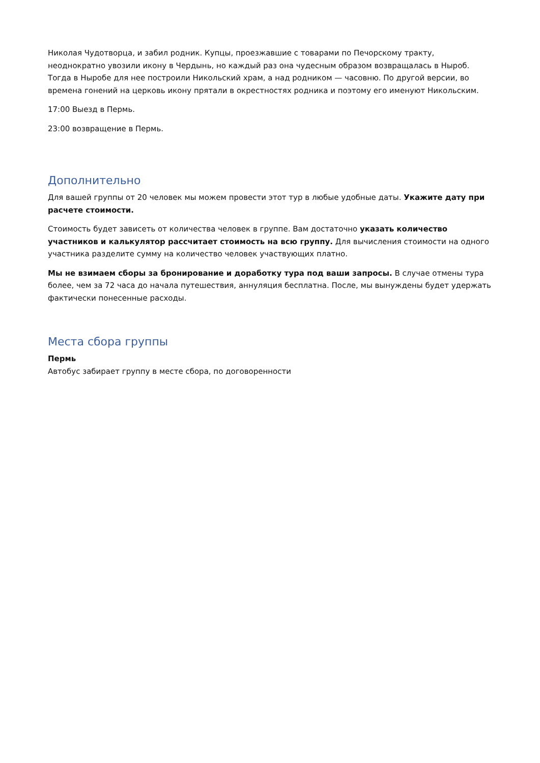Николая Чудотворца, и забил родник. Купцы, проезжавшие с товарами по Печорскому тракту, неоднократно увозили икону в Чердынь, но каждый раз она чудесным образом возвращалась в Ныроб. Тогда в Ныробе для нее построили Никольский храм, а над родником — часовню. По другой версии, во времена гонений на церковь икону прятали в окрестностях родника и поэтому его именуют Никольским.
17:00 Выезд в Пермь.
23:00 возвращение в Пермь.
Дополнительно
Для вашей группы от 20 человек мы можем провести этот тур в любые удобные даты. Укажите дату при расчете стоимости.
Стоимость будет зависеть от количества человек в группе. Вам достаточно указать количество участников и калькулятор рассчитает стоимость на всю группу. Для вычисления стоимости на одного участника разделите сумму на количество человек участвующих платно.
Мы не взимаем сборы за бронирование и доработку тура под ваши запросы. В случае отмены тура более, чем за 72 часа до начала путешествия, аннуляция бесплатна. После, мы вынуждены будет удержать фактически понесенные расходы.
Места сбора группы
Пермь
Автобус забирает группу в месте сбора, по договоренности